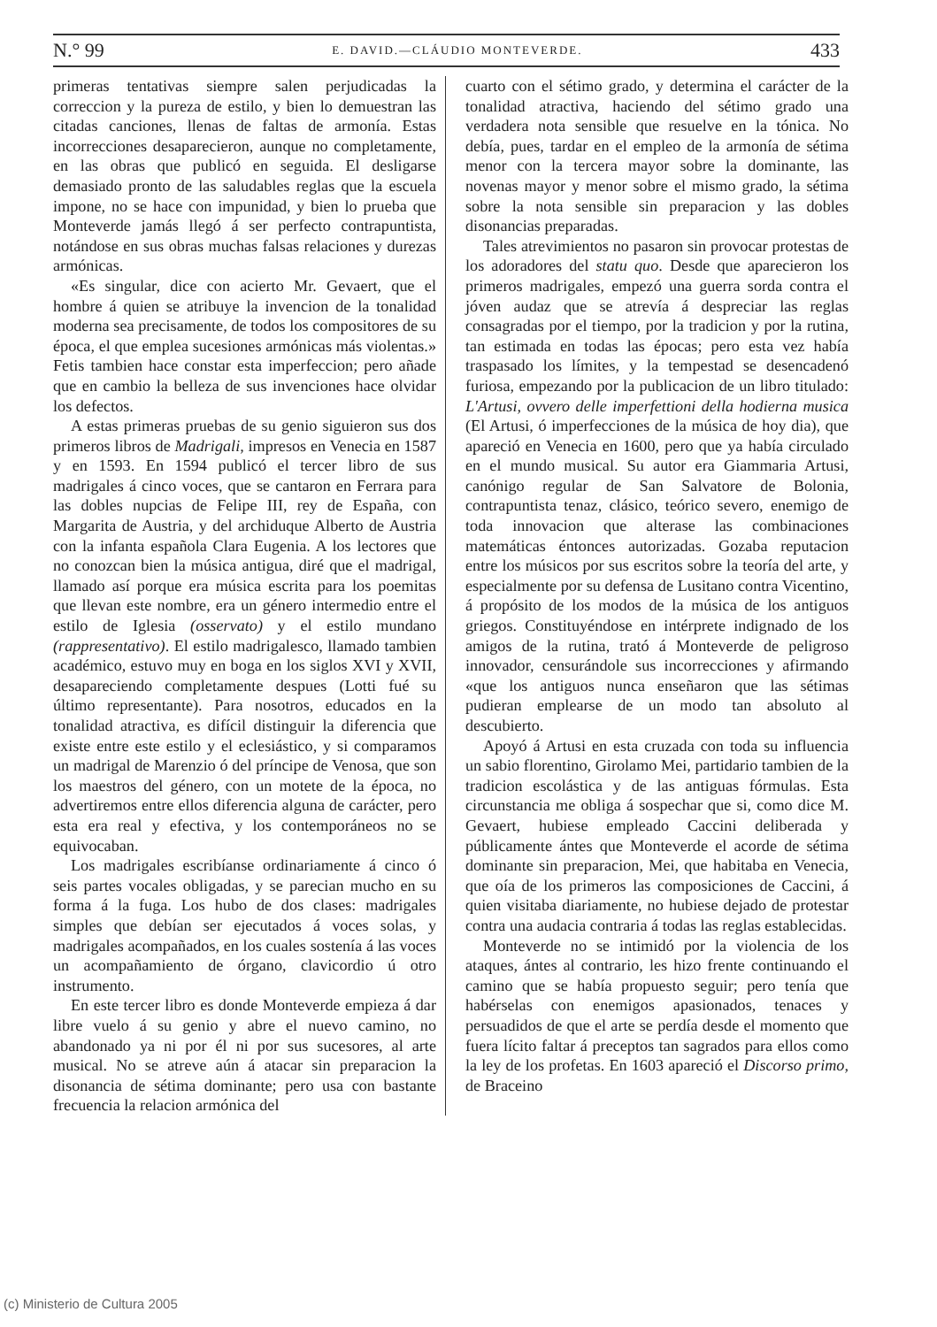N.° 99 E. DAVID.—CLÁUDIO MONTEVERDE. 433
primeras tentativas siempre salen perjudicadas la correccion y la pureza de estilo, y bien lo demuestran las citadas canciones, llenas de faltas de armonía. Estas incorrecciones desaparecieron, aunque no completamente, en las obras que publicó en seguida. El desligarse demasiado pronto de las saludables reglas que la escuela impone, no se hace con impunidad, y bien lo prueba que Monteverde jamás llegó á ser perfecto contrapuntista, notándose en sus obras muchas falsas relaciones y durezas armónicas.
«Es singular, dice con acierto Mr. Gevaert, que el hombre á quien se atribuye la invencion de la tonalidad moderna sea precisamente, de todos los compositores de su época, el que emplea sucesiones armónicas más violentas.» Fetis tambien hace constar esta imperfeccion; pero añade que en cambio la belleza de sus invenciones hace olvidar los defectos.
A estas primeras pruebas de su genio siguieron sus dos primeros libros de Madrigali, impresos en Venecia en 1587 y en 1593. En 1594 publicó el tercer libro de sus madrigales á cinco voces, que se cantaron en Ferrara para las dobles nupcias de Felipe III, rey de España, con Margarita de Austria, y del archiduque Alberto de Austria con la infanta española Clara Eugenia. A los lectores que no conozcan bien la música antigua, diré que el madrigal, llamado así porque era música escrita para los poemitas que llevan este nombre, era un género intermedio entre el estilo de Iglesia (osservato) y el estilo mundano (rappresentativo). El estilo madrigalesco, llamado tambien académico, estuvo muy en boga en los siglos XVI y XVII, desapareciendo completamente despues (Lotti fué su último representante). Para nosotros, educados en la tonalidad atractiva, es difícil distinguir la diferencia que existe entre este estilo y el eclesiástico, y si comparamos un madrigal de Marenzio ó del príncipe de Venosa, que son los maestros del género, con un motete de la época, no advertiremos entre ellos diferencia alguna de carácter, pero esta era real y efectiva, y los contemporáneos no se equivocaban.
Los madrigales escribíanse ordinariamente á cinco ó seis partes vocales obligadas, y se parecian mucho en su forma á la fuga. Los hubo de dos clases: madrigales simples que debían ser ejecutados á voces solas, y madrigales acompañados, en los cuales sostenía á las voces un acompañamiento de órgano, clavicordio ú otro instrumento.
En este tercer libro es donde Monteverde empieza á dar libre vuelo á su genio y abre el nuevo camino, no abandonado ya ni por él ni por sus sucesores, al arte musical. No se atreve aún á atacar sin preparacion la disonancia de sétima dominante; pero usa con bastante frecuencia la relacion armónica del
cuarto con el sétimo grado, y determina el carácter de la tonalidad atractiva, haciendo del sétimo grado una verdadera nota sensible que resuelve en la tónica. No debía, pues, tardar en el empleo de la armonía de sétima menor con la tercera mayor sobre la dominante, las novenas mayor y menor sobre el mismo grado, la sétima sobre la nota sensible sin preparacion y las dobles disonancias preparadas.
Tales atrevimientos no pasaron sin provocar protestas de los adoradores del statu quo. Desde que aparecieron los primeros madrigales, empezó una guerra sorda contra el jóven audaz que se atrevía á despreciar las reglas consagradas por el tiempo, por la tradicion y por la rutina, tan estimada en todas las épocas; pero esta vez había traspasado los límites, y la tempestad se desencadenó furiosa, empezando por la publicacion de un libro titulado: L'Artusi, ovvero delle imperfettioni della hodierna musica (El Artusi, ó imperfecciones de la música de hoy dia), que apareció en Venecia en 1600, pero que ya había circulado en el mundo musical. Su autor era Giammaria Artusi, canónigo regular de San Salvatore de Bolonia, contrapuntista tenaz, clásico, teórico severo, enemigo de toda innovacion que alterase las combinaciones matemáticas éntonces autorizadas. Gozaba reputacion entre los músicos por sus escritos sobre la teoría del arte, y especialmente por su defensa de Lusitano contra Vicentino, á propósito de los modos de la música de los antiguos griegos. Constituyéndose en intérprete indignado de los amigos de la rutina, trató á Monteverde de peligroso innovador, censurándole sus incorrecciones y afirmando «que los antiguos nunca enseñaron que las sétimas pudieran emplearse de un modo tan absoluto al descubierto.
Apoyó á Artusi en esta cruzada con toda su influencia un sabio florentino, Girolamo Mei, partidario tambien de la tradicion escolástica y de las antiguas fórmulas. Esta circunstancia me obliga á sospechar que si, como dice M. Gevaert, hubiese empleado Caccini deliberada y públicamente ántes que Monteverde el acorde de sétima dominante sin preparacion, Mei, que habitaba en Venecia, que oía de los primeros las composiciones de Caccini, á quien visitaba diariamente, no hubiese dejado de protestar contra una audacia contraria á todas las reglas establecidas.
Monteverde no se intimidó por la violencia de los ataques, ántes al contrario, les hizo frente continuando el camino que se había propuesto seguir; pero tenía que habérselas con enemigos apasionados, tenaces y persuadidos de que el arte se perdía desde el momento que fuera lícito faltar á preceptos tan sagrados para ellos como la ley de los profetas. En 1603 apareció el Discorso primo, de Braceino
(c) Ministerio de Cultura 2005